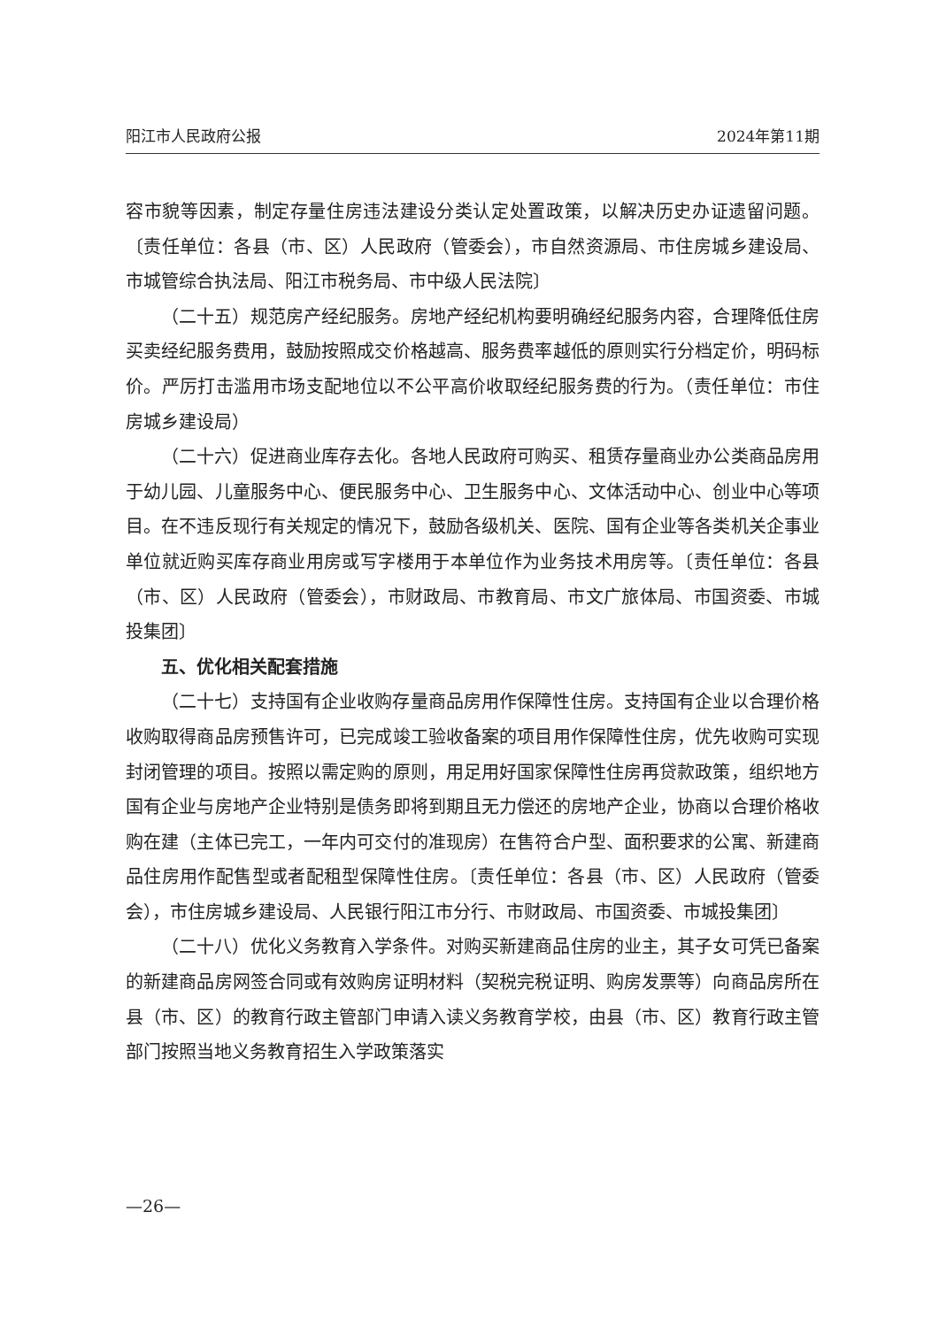阳江市人民政府公报 2024年第11期
容市貌等因素，制定存量住房违法建设分类认定处置政策，以解决历史办证遗留问题。〔责任单位：各县（市、区）人民政府（管委会），市自然资源局、市住房城乡建设局、市城管综合执法局、阳江市税务局、市中级人民法院〕
（二十五）规范房产经纪服务。房地产经纪机构要明确经纪服务内容，合理降低住房买卖经纪服务费用，鼓励按照成交价格越高、服务费率越低的原则实行分档定价，明码标价。严厉打击滥用市场支配地位以不公平高价收取经纪服务费的行为。（责任单位：市住房城乡建设局）
（二十六）促进商业库存去化。各地人民政府可购买、租赁存量商业办公类商品房用于幼儿园、儿童服务中心、便民服务中心、卫生服务中心、文体活动中心、创业中心等项目。在不违反现行有关规定的情况下，鼓励各级机关、医院、国有企业等各类机关企事业单位就近购买库存商业用房或写字楼用于本单位作为业务技术用房等。〔责任单位：各县（市、区）人民政府（管委会），市财政局、市教育局、市文广旅体局、市国资委、市城投集团〕
五、优化相关配套措施
（二十七）支持国有企业收购存量商品房用作保障性住房。支持国有企业以合理价格收购取得商品房预售许可，已完成竣工验收备案的项目用作保障性住房，优先收购可实现封闭管理的项目。按照以需定购的原则，用足用好国家保障性住房再贷款政策，组织地方国有企业与房地产企业特别是债务即将到期且无力偿还的房地产企业，协商以合理价格收购在建（主体已完工，一年内可交付的准现房）在售符合户型、面积要求的公寓、新建商品住房用作配售型或者配租型保障性住房。〔责任单位：各县（市、区）人民政府（管委会），市住房城乡建设局、人民银行阳江市分行、市财政局、市国资委、市城投集团〕
（二十八）优化义务教育入学条件。对购买新建商品住房的业主，其子女可凭已备案的新建商品房网签合同或有效购房证明材料（契税完税证明、购房发票等）向商品房所在县（市、区）的教育行政主管部门申请入读义务教育学校，由县（市、区）教育行政主管部门按照当地义务教育招生入学政策落实
—26—